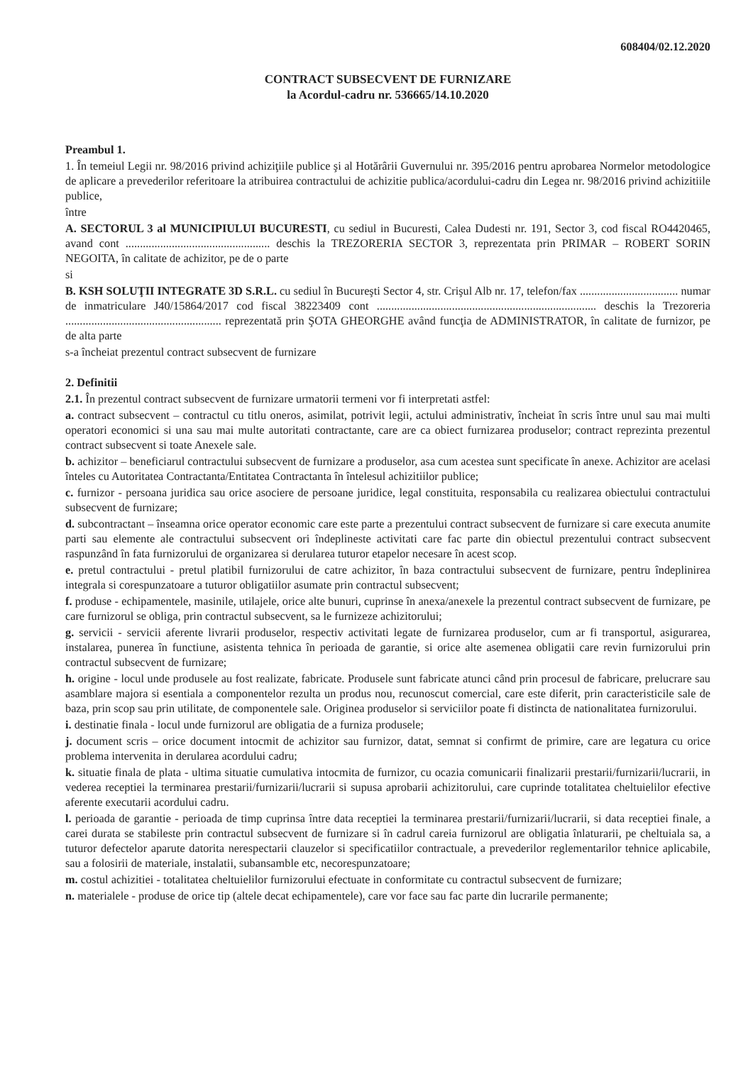608404/02.12.2020
CONTRACT SUBSECVENT DE FURNIZARE
la Acordul-cadru nr. 536665/14.10.2020
Preambul 1.
1. În temeiul Legii nr. 98/2016 privind achiziţiile publice şi al Hotărârii Guvernului nr. 395/2016 pentru aprobarea Normelor metodologice de aplicare a prevederilor referitoare la atribuirea contractului de achizitie publica/acordului-cadru din Legea nr. 98/2016 privind achizitiile publice,
între
A. SECTORUL 3 al MUNICIPIULUI BUCURESTI, cu sediul in Bucuresti, Calea Dudesti nr. 191, Sector 3, cod fiscal RO4420465, avand cont .................................................. deschis la TREZORERIA SECTOR 3, reprezentata prin PRIMAR – ROBERT SORIN NEGOITA, în calitate de achizitor, pe de o parte
si
B. KSH SOLUŢII INTEGRATE 3D S.R.L. cu sediul în Bucureşti Sector 4, str. Crişul Alb nr. 17, telefon/fax .................................. numar de inmatriculare J40/15864/2017 cod fiscal 38223409 cont ............................................................................ deschis la Trezoreria ...................................................... reprezentată prin ŞOTA GHEORGHE având funcţia de ADMINISTRATOR, în calitate de furnizor, pe de alta parte
s-a încheiat prezentul contract subsecvent de furnizare
2. Definitii
2.1. În prezentul contract subsecvent de furnizare urmatorii termeni vor fi interpretati astfel:
a. contract subsecvent – contractul cu titlu oneros, asimilat, potrivit legii, actului administrativ, încheiat în scris între unul sau mai multi operatori economici si una sau mai multe autoritati contractante, care are ca obiect furnizarea produselor; contract reprezinta prezentul contract subsecvent si toate Anexele sale.
b. achizitor – beneficiarul contractului subsecvent de furnizare a produselor, asa cum acestea sunt specificate în anexe. Achizitor are acelasi înteles cu Autoritatea Contractanta/Entitatea Contractanta în întelesul achizitiilor publice;
c. furnizor - persoana juridica sau orice asociere de persoane juridice, legal constituita, responsabila cu realizarea obiectului contractului subsecvent de furnizare;
d. subcontractant – înseamna orice operator economic care este parte a prezentului contract subsecvent de furnizare si care executa anumite parti sau elemente ale contractului subsecvent ori îndeplineste activitati care fac parte din obiectul prezentului contract subsecvent raspunzând în fata furnizorului de organizarea si derularea tuturor etapelor necesare în acest scop.
e. pretul contractului - pretul platibil furnizorului de catre achizitor, în baza contractului subsecvent de furnizare, pentru îndeplinirea integrala si corespunzatoare a tuturor obligatiilor asumate prin contractul subsecvent;
f. produse - echipamentele, masinile, utilajele, orice alte bunuri, cuprinse în anexa/anexele la prezentul contract subsecvent de furnizare, pe care furnizorul se obliga, prin contractul subsecvent, sa le furnizeze achizitorului;
g. servicii - servicii aferente livrarii produselor, respectiv activitati legate de furnizarea produselor, cum ar fi transportul, asigurarea, instalarea, punerea în functiune, asistenta tehnica în perioada de garantie, si orice alte asemenea obligatii care revin furnizorului prin contractul subsecvent de furnizare;
h. origine - locul unde produsele au fost realizate, fabricate. Produsele sunt fabricate atunci când prin procesul de fabricare, prelucrare sau asamblare majora si esentiala a componentelor rezulta un produs nou, recunoscut comercial, care este diferit, prin caracteristicile sale de baza, prin scop sau prin utilitate, de componentele sale. Originea produselor si serviciilor poate fi distincta de nationalitatea furnizorului.
i. destinatie finala - locul unde furnizorul are obligatia de a furniza produsele;
j. document scris – orice document intocmit de achizitor sau furnizor, datat, semnat si confirmt de primire, care are legatura cu orice problema intervenita in derularea acordului cadru;
k. situatie finala de plata - ultima situatie cumulativa intocmita de furnizor, cu ocazia comunicarii finalizarii prestarii/furnizarii/lucrarii, in vederea receptiei la terminarea prestarii/furnizarii/lucrarii si supusa aprobarii achizitorului, care cuprinde totalitatea cheltuielilor efective aferente executarii acordului cadru.
l. perioada de garantie - perioada de timp cuprinsa între data receptiei la terminarea prestarii/furnizarii/lucrarii, si data receptiei finale, a carei durata se stabileste prin contractul subsecvent de furnizare si în cadrul careia furnizorul are obligatia înlaturarii, pe cheltuiala sa, a tuturor defectelor aparute datorita nerespectarii clauzelor si specificatiilor contractuale, a prevederilor reglementarilor tehnice aplicabile, sau a folosirii de materiale, instalatii, subansamble etc, necorespunzatoare;
m. costul achizitiei - totalitatea cheltuielilor furnizorului efectuate in conformitate cu contractul subsecvent de furnizare;
n. materialele - produse de orice tip (altele decat echipamentele), care vor face sau fac parte din lucrarile permanente;